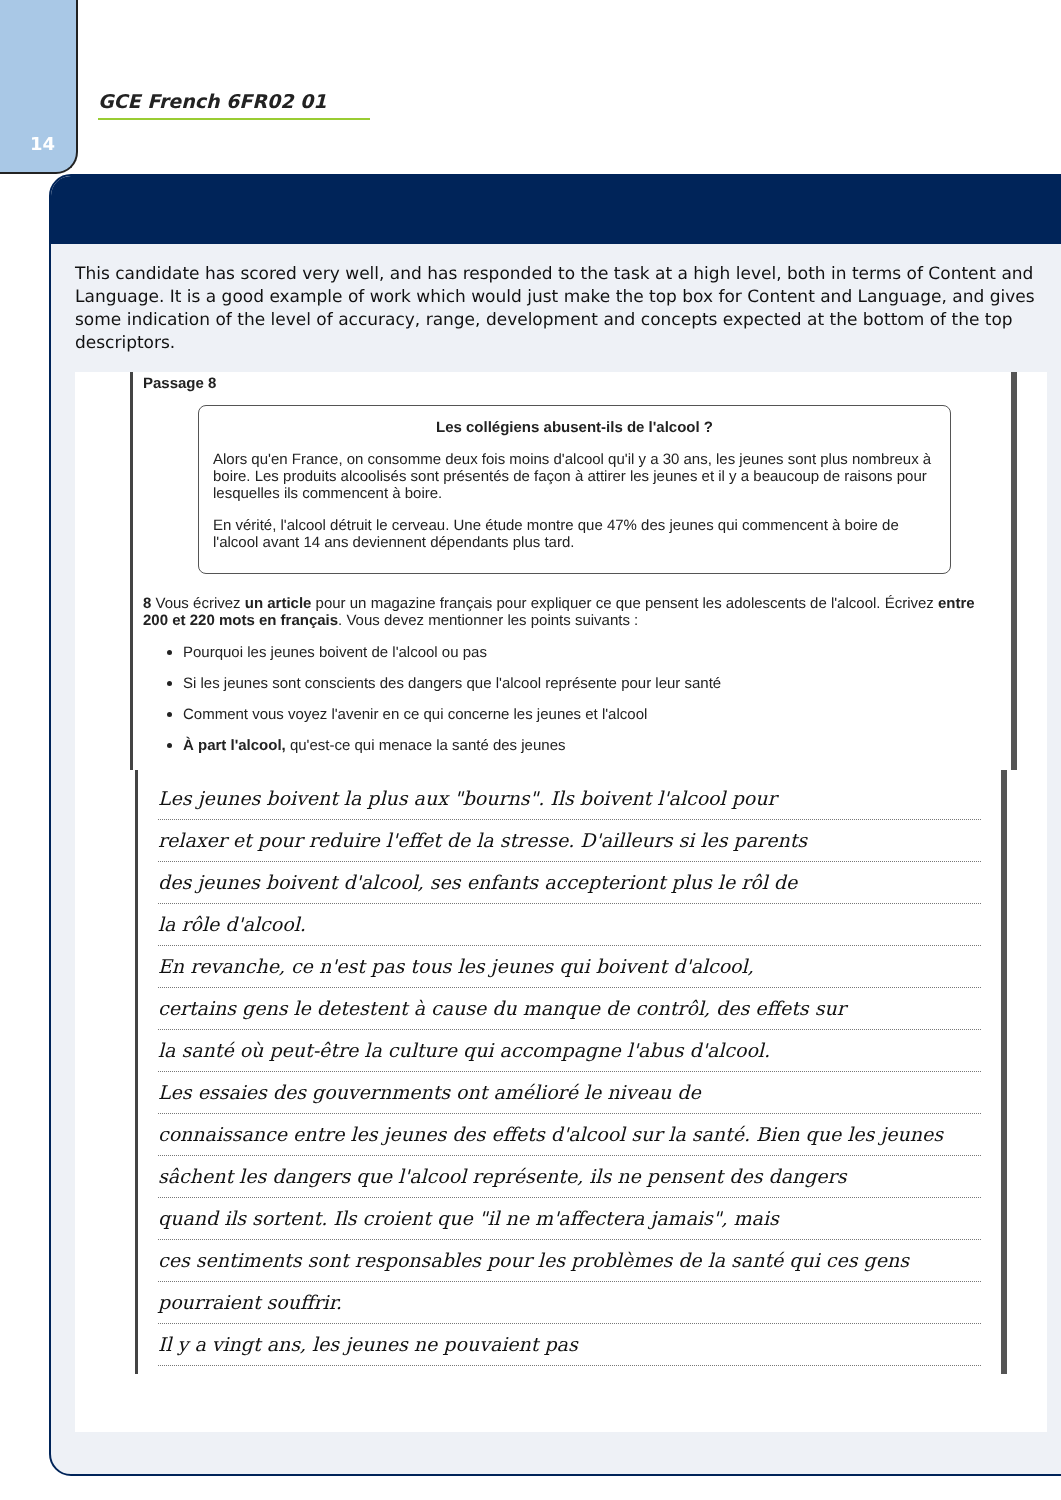14
GCE French 6FR02 01
This candidate has scored very well, and has responded to the task at a high level, both in terms of Content and Language. It is a good example of work which would just make the top box for Content and Language, and gives some indication of the level of accuracy, range, development and concepts expected at the bottom of the top descriptors.
Passage 8
Les collégiens abusent-ils de l'alcool ?
Alors qu'en France, on consomme deux fois moins d'alcool qu'il y a 30 ans, les jeunes sont plus nombreux à boire. Les produits alcoolisés sont présentés de façon à attirer les jeunes et il y a beaucoup de raisons pour lesquelles ils commencent à boire.
En vérité, l'alcool détruit le cerveau. Une étude montre que 47% des jeunes qui commencent à boire de l'alcool avant 14 ans deviennent dépendants plus tard.
8 Vous écrivez un article pour un magazine français pour expliquer ce que pensent les adolescents de l'alcool. Écrivez entre 200 et 220 mots en français. Vous devez mentionner les points suivants :
Pourquoi les jeunes boivent de l'alcool ou pas
Si les jeunes sont conscients des dangers que l'alcool représente pour leur santé
Comment vous voyez l'avenir en ce qui concerne les jeunes et l'alcool
À part l'alcool, qu'est-ce qui menace la santé des jeunes
Les jeunes boivent la plus aux "bourns". Ils boivent l'alcool pour
relaxer et pour reduire l'effet de la stresse. D'ailleurs si les parents
des jeunes boivent d'alcool, ses enfants accepteriont plus le rôl de
la rôle d'alcool.
En revanche, ce n'est pas tous les jeunes qui boivent d'alcool,
certains gens le detestent à cause du manque de contrôl, des effets sur
la santé où peut-être la culture qui accompagne l'abus d'alcool.
Les essaies des gouvernments ont amélioré le niveau de
connaissance entre les jeunes des effets d'alcool sur la santé. Bien que les jeunes
sâchent les dangers que l'alcool représente, ils ne pensent des dangers
quand ils sortent. Ils croient que "il ne m'affectera jamais", mais
ces sentiments sont responsables pour les problèmes de la santé qui ces gens
pourraient souffrir.
Il y a vingt ans, les jeunes ne pouvaient pas